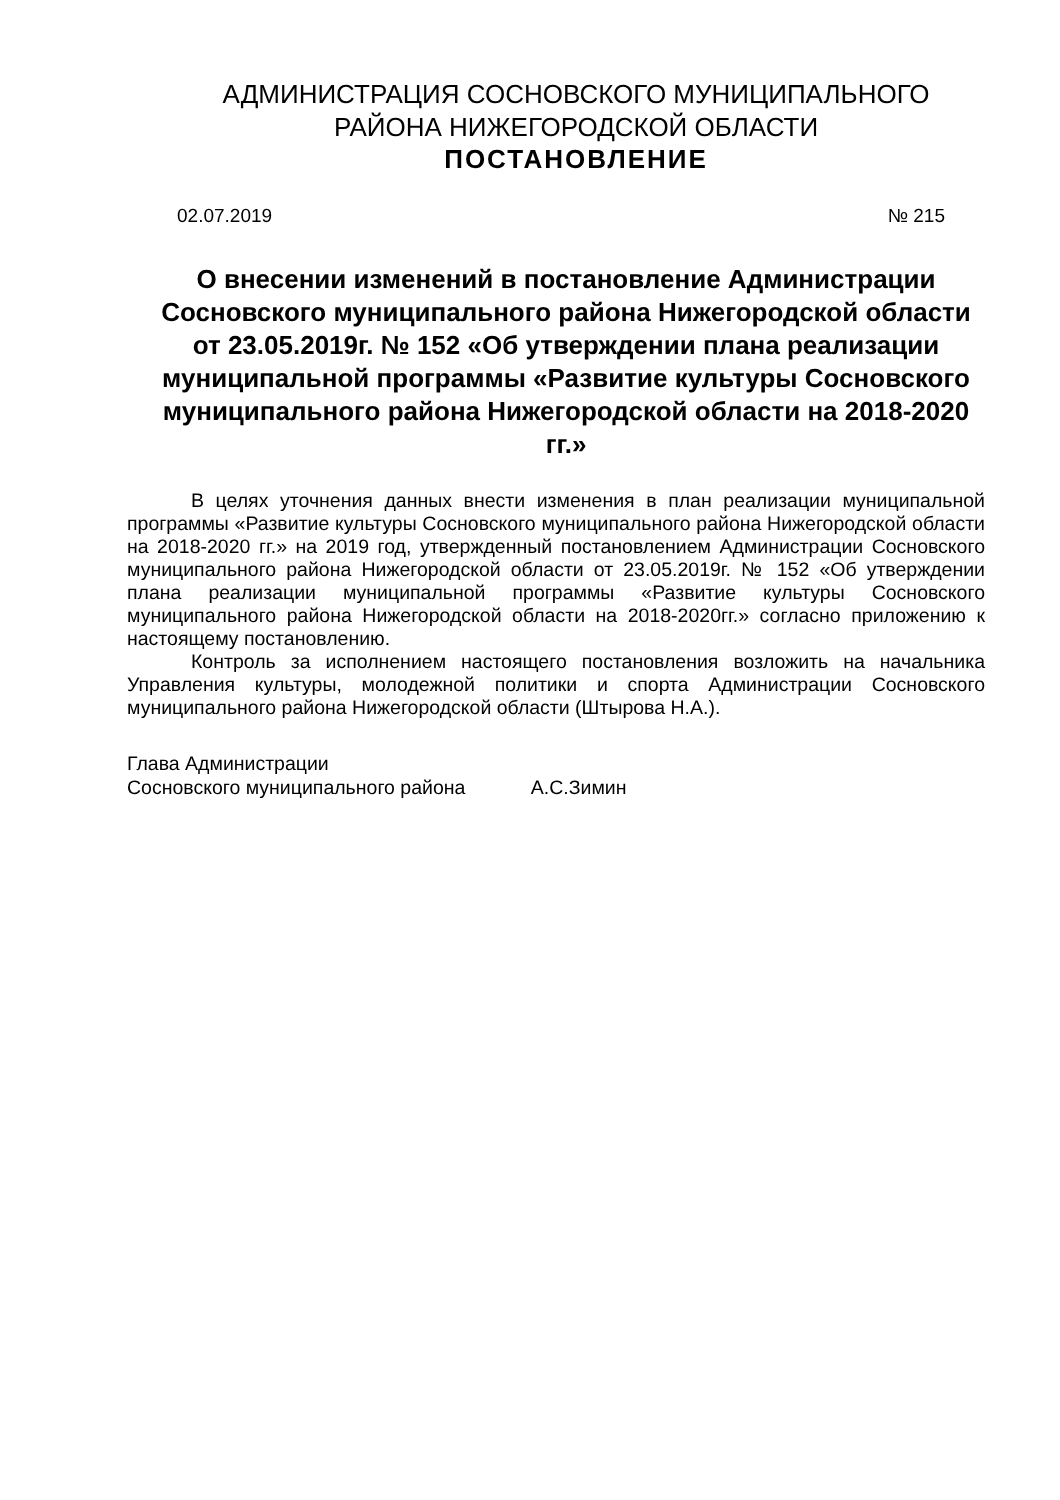АДМИНИСТРАЦИЯ СОСНОВСКОГО МУНИЦИПАЛЬНОГО
РАЙОНА НИЖЕГОРОДСКОЙ ОБЛАСТИ
ПОСТАНОВЛЕНИЕ
02.07.2019 № 215
О внесении изменений в постановление Администрации Сосновского муниципального района Нижегородской области от 23.05.2019г. № 152 «Об утверждении плана реализации муниципальной программы «Развитие культуры Сосновского муниципального района Нижегородской области на 2018-2020 гг.»
В целях уточнения данных внести изменения в план реализации муниципальной программы «Развитие культуры Сосновского муниципального района Нижегородской области на 2018-2020 гг.» на 2019 год, утвержденный постановлением Администрации Сосновского муниципального района Нижегородской области от 23.05.2019г. № 152 «Об утверждении плана реализации муниципальной программы «Развитие культуры Сосновского муниципального района Нижегородской области на 2018-2020гг.» согласно приложению к настоящему постановлению.
Контроль за исполнением настоящего постановления возложить на начальника Управления культуры, молодежной политики и спорта Администрации Сосновского муниципального района Нижегородской области (Штырова Н.А.).
Глава Администрации
Сосновского муниципального района А.С.Зимин